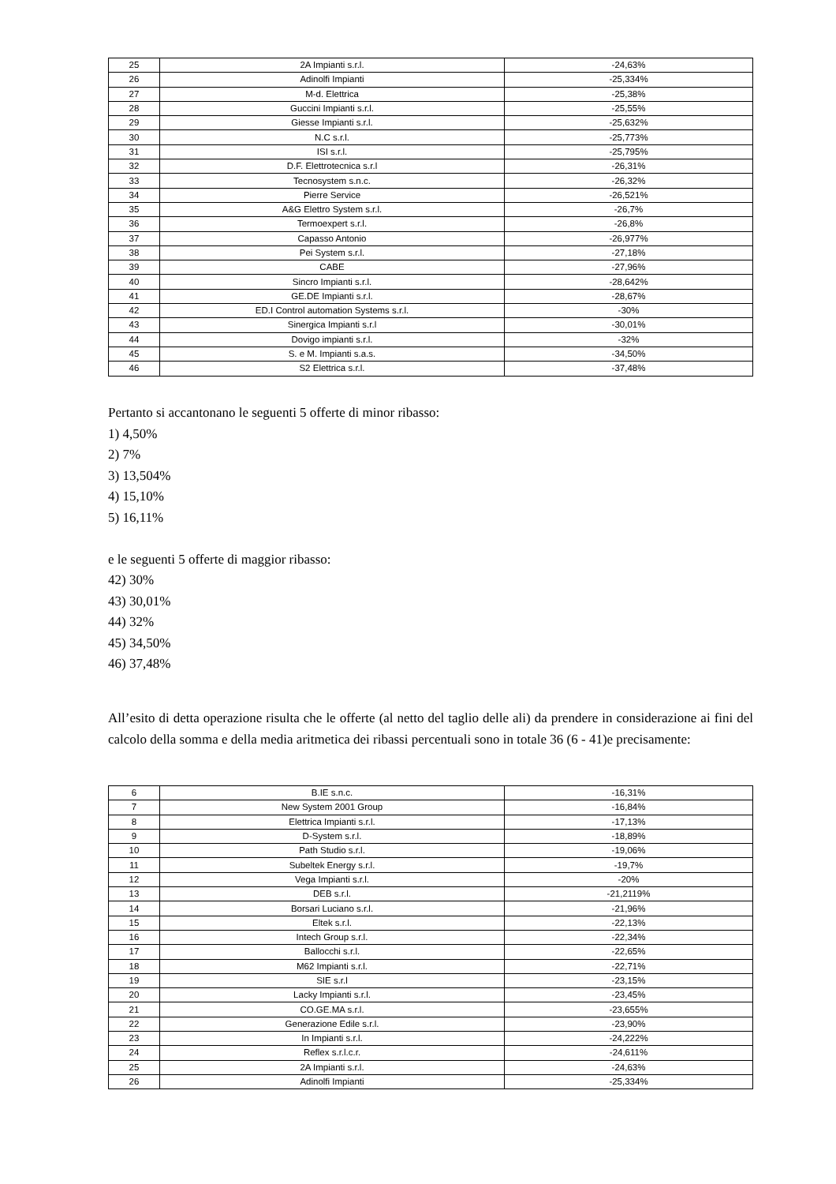| 25 | 2A Impianti s.r.l. | -24,63% |
| 26 | Adinolfi Impianti | -25,334% |
| 27 | M-d. Elettrica | -25,38% |
| 28 | Guccini Impianti s.r.l. | -25,55% |
| 29 | Giesse Impianti s.r.l. | -25,632% |
| 30 | N.C s.r.l. | -25,773% |
| 31 | ISI s.r.l. | -25,795% |
| 32 | D.F. Elettrotecnica s.r.l | -26,31% |
| 33 | Tecnosystem s.n.c. | -26,32% |
| 34 | Pierre Service | -26,521% |
| 35 | A&G Elettro System s.r.l. | -26,7% |
| 36 | Termoexpert s.r.l. | -26,8% |
| 37 | Capasso Antonio | -26,977% |
| 38 | Pei System s.r.l. | -27,18% |
| 39 | CABE | -27,96% |
| 40 | Sincro Impianti s.r.l. | -28,642% |
| 41 | GE.DE Impianti s.r.l. | -28,67% |
| 42 | ED.I Control automation Systems s.r.l. | -30% |
| 43 | Sinergica Impianti s.r.l | -30,01% |
| 44 | Dovigo impianti s.r.l. | -32% |
| 45 | S. e M. Impianti s.a.s. | -34,50% |
| 46 | S2 Elettrica s.r.l. | -37,48% |
Pertanto si accantonano le seguenti 5 offerte di minor ribasso:
1) 4,50%
2) 7%
3) 13,504%
4) 15,10%
5) 16,11%
e le seguenti 5 offerte di maggior ribasso:
42) 30%
43) 30,01%
44) 32%
45) 34,50%
46) 37,48%
All’esito di detta operazione risulta che le offerte (al netto del taglio delle ali) da prendere in considerazione ai fini del calcolo della somma e della media aritmetica dei ribassi percentuali sono in totale 36 (6 - 41)e precisamente:
| 6 | B.IE s.n.c. | -16,31% |
| 7 | New System 2001 Group | -16,84% |
| 8 | Elettrica Impianti s.r.l. | -17,13% |
| 9 | D-System s.r.l. | -18,89% |
| 10 | Path Studio s.r.l. | -19,06% |
| 11 | Subeltek Energy s.r.l. | -19,7% |
| 12 | Vega Impianti s.r.l. | -20% |
| 13 | DEB s.r.l. | -21,2119% |
| 14 | Borsari Luciano s.r.l. | -21,96% |
| 15 | Eltek s.r.l. | -22,13% |
| 16 | Intech Group s.r.l. | -22,34% |
| 17 | Ballocchi s.r.l. | -22,65% |
| 18 | M62 Impianti s.r.l. | -22,71% |
| 19 | SIE s.r.l | -23,15% |
| 20 | Lacky Impianti s.r.l. | -23,45% |
| 21 | CO.GE.MA s.r.l. | -23,655% |
| 22 | Generazione Edile s.r.l. | -23,90% |
| 23 | In Impianti s.r.l. | -24,222% |
| 24 | Reflex s.r.l.c.r. | -24,611% |
| 25 | 2A Impianti s.r.l. | -24,63% |
| 26 | Adinolfi Impianti | -25,334% |